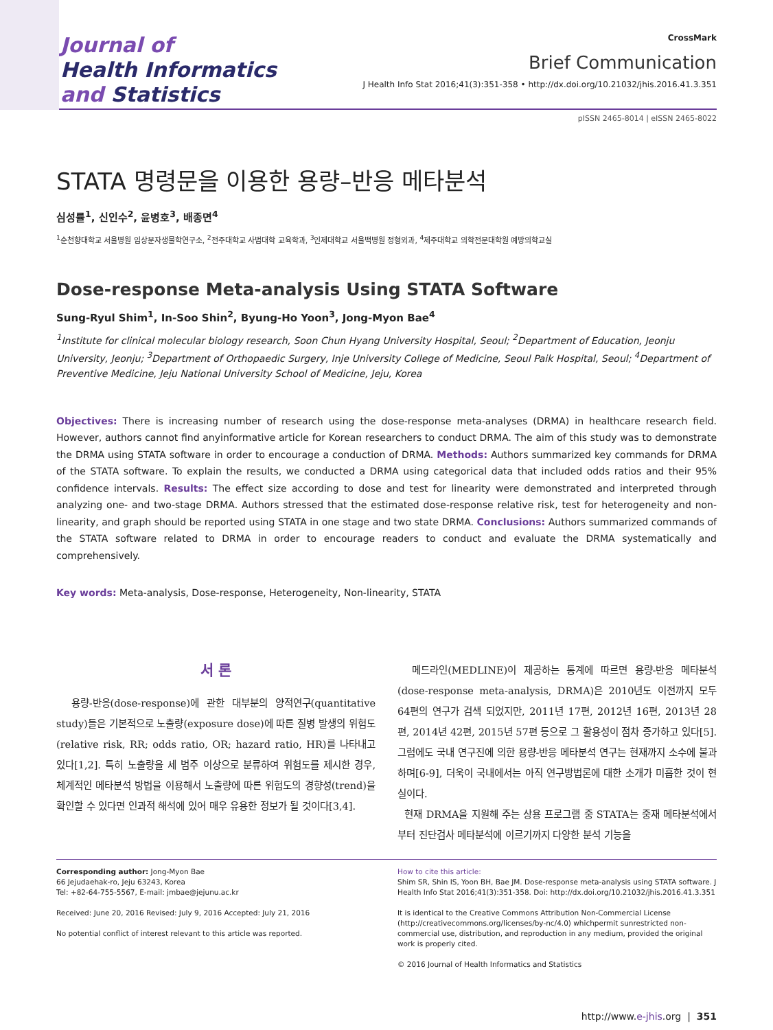Journal of
Health Informatics
and Statistics
CrossMark
Brief Communication
J Health Info Stat 2016;41(3):351-358 • http://dx.doi.org/10.21032/jhis.2016.41.3.351
pISSN 2465-8014 | eISSN 2465-8022
STATA 명령문을 이용한 용량–반응 메타분석
심성률<sup>1</sup>, 신인수<sup>2</sup>, 윤병호<sup>3</sup>, 배종면<sup>4</sup>
<sup>1</sup> 순천향대학교 서울병원 임상분자생물학연구소, <sup>2</sup>전주대학교 사범대학 교육학과, <sup>3</sup>인제대학교 서울백병원 정형외과, <sup>4</sup>제주대학교 의학전문대학원 예방의학교실
Dose-response Meta-analysis Using STATA Software
Sung-Ryul Shim<sup>1</sup>, In-Soo Shin<sup>2</sup>, Byung-Ho Yoon<sup>3</sup>, Jong-Myon Bae<sup>4</sup>
<sup>1</sup> Institute for clinical molecular biology research, Soon Chun Hyang University Hospital, Seoul; <sup>2</sup>Department of Education, Jeonju University, Jeonju; <sup>3</sup>Department of Orthopaedic Surgery, Inje University College of Medicine, Seoul Paik Hospital, Seoul; <sup>4</sup>Department of Preventive Medicine, Jeju National University School of Medicine, Jeju, Korea
Objectives: There is increasing number of research using the dose-response meta-analyses (DRMA) in healthcare research field. However, authors cannot find anyinformative article for Korean researchers to conduct DRMA. The aim of this study was to demonstrate the DRMA using STATA software in order to encourage a conduction of DRMA. Methods: Authors summarized key commands for DRMA of the STATA software. To explain the results, we conducted a DRMA using categorical data that included odds ratios and their 95% confidence intervals. Results: The effect size according to dose and test for linearity were demonstrated and interpreted through analyzing one- and two-stage DRMA. Authors stressed that the estimated dose-response relative risk, test for heterogeneity and non-linearity, and graph should be reported using STATA in one stage and two state DRMA. Conclusions: Authors summarized commands of the STATA software related to DRMA in order to encourage readers to conduct and evaluate the DRMA systematically and comprehensively.
Key words: Meta-analysis, Dose-response, Heterogeneity, Non-linearity, STATA
서 론
용량-반응(dose-response)에 관한 대부분의 양적연구(quantitative study)들은 기본적으로 노출량(exposure dose)에 따른 질병 발생의 위험도(relative risk, RR; odds ratio, OR; hazard ratio, HR)를 나타내고 있다[1,2]. 특히 노출량을 세 범주 이상으로 분류하여 위험도를 제시한 경우, 체계적인 메타분석 방법을 이용해서 노출량에 따른 위험도의 경향성(trend)을 확인할 수 있다면 인과적 해석에 있어 매우 유용한 정보가 될 것이다[3,4].
메드라인(MEDLINE)이 제공하는 통계에 따르면 용량-반응 메타분석(dose-response meta-analysis, DRMA)은 2010년도 이전까지 모두 64편의 연구가 검색 되었지만, 2011년 17편, 2012년 16편, 2013년 28편, 2014년 42편, 2015년 57편 등으로 그 활용성이 점차 증가하고 있다[5]. 그럼에도 국내 연구진에 의한 용량-반응 메타분석 연구는 현재까지 소수에 불과하며[6-9], 더욱이 국내에서는 아직 연구방법론에 대한 소개가 미흡한 것이 현실이다.
현재 DRMA을 지원해 주는 상용 프로그램 중 STATA는 중재 메타분석에서부터 진단검사 메타분석에 이르기까지 다양한 분석 기능을
Corresponding author: Jong-Myon Bae
66 Jejudaehak-ro, Jeju 63243, Korea
Tel: +82-64-755-5567, E-mail: jmbae@jejunu.ac.kr
Received: June 20, 2016 Revised: July 9, 2016 Accepted: July 21, 2016
No potential conflict of interest relevant to this article was reported.
How to cite this article:
Shim SR, Shin IS, Yoon BH, Bae JM. Dose-response meta-analysis using STATA software. J Health Info Stat 2016;41(3):351-358. Doi: http://dx.doi.org/10.21032/jhis.2016.41.3.351
It is identical to the Creative Commons Attribution Non-Commercial License (http://creativecommons.org/licenses/by-nc/4.0) whichpermit sunrestricted non-commercial use, distribution, and reproduction in any medium, provided the original work is properly cited.
© 2016 Journal of Health Informatics and Statistics
http://www.e-jhis.org | 351